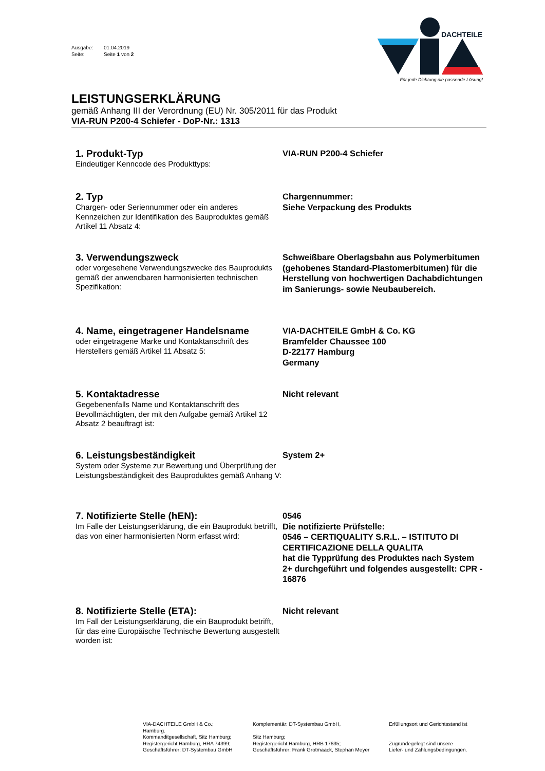Ausgabe: 01.04.2019
Seite: Seite 1 von 2
DACHTEILE
Für jede Dichtung die passende Lösung!
LEISTUNGSERKLÄRUNG
gemäß Anhang III der Verordnung (EU) Nr. 305/2011 für das Produkt
VIA-RUN P200-4 Schiefer - DoP-Nr.: 1313
1. Produkt-Typ
Eindeutiger Kenncode des Produkttyps:
VIA-RUN P200-4 Schiefer
2. Typ
Chargen- oder Seriennummer oder ein anderes Kennzeichen zur Identifikation des Bauproduktes gemäß Artikel 11 Absatz 4:
Chargennummer:
Siehe Verpackung des Produkts
3. Verwendungszweck
oder vorgesehene Verwendungszwecke des Bauprodukts gemäß der anwendbaren harmonisierten technischen Spezifikation:
Schweißbare Oberlagsbahn aus Polymerbitumen (gehobenes Standard-Plastomerbitumen) für die Herstellung von hochwertigen Dachabdichtungen im Sanierungs- sowie Neubaubereich.
4. Name, eingetragener Handelsname
oder eingetragene Marke und Kontaktanschrift des Herstellers gemäß Artikel 11 Absatz 5:
VIA-DACHTEILE GmbH & Co. KG
Bramfelder Chaussee 100
D-22177 Hamburg
Germany
5. Kontaktadresse
Gegebenenfalls Name und Kontaktanschrift des Bevollmächtigten, der mit den Aufgabe gemäß Artikel 12 Absatz 2 beauftragt ist:
Nicht relevant
6. Leistungsbeständigkeit
System oder Systeme zur Bewertung und Überprüfung der Leistungsbeständigkeit des Bauproduktes gemäß Anhang V:
System 2+
7. Notifizierte Stelle (hEN):
Im Falle der Leistungserklärung, die ein Bauprodukt betrifft, das von einer harmonisierten Norm erfasst wird:
0546
Die notifizierte Prüfstelle:
0546 – CERTIQUALITY S.R.L. – ISTITUTO DI CERTIFICAZIONE DELLA QUALITA
hat die Typprüfung des Produktes nach System 2+ durchgeführt und folgendes ausgestellt: CPR - 16876
8. Notifizierte Stelle (ETA):
Im Fall der Leistungserklärung, die ein Bauprodukt betrifft, für das eine Europäische Technische Bewertung ausgestellt worden ist:
Nicht relevant
VIA-DACHTEILE GmbH & Co.;
Hamburg.
Kommanditgesellschaft, Sitz Hamburg;
Registergericht Hamburg, HRA 74399;
Geschäftsführer: DT-Systembau GmbH
Komplementär: DT-Systembau GmbH,
Sitz Hamburg;
Registergericht Hamburg, HRB 17635;
Geschäftsführer: Frank Grotmaack, Stephan Meyer
Erfüllungsort und Gerichtsstand ist
Zugrundegelegt sind unsere
Liefer- und Zahlungsbedingungen.